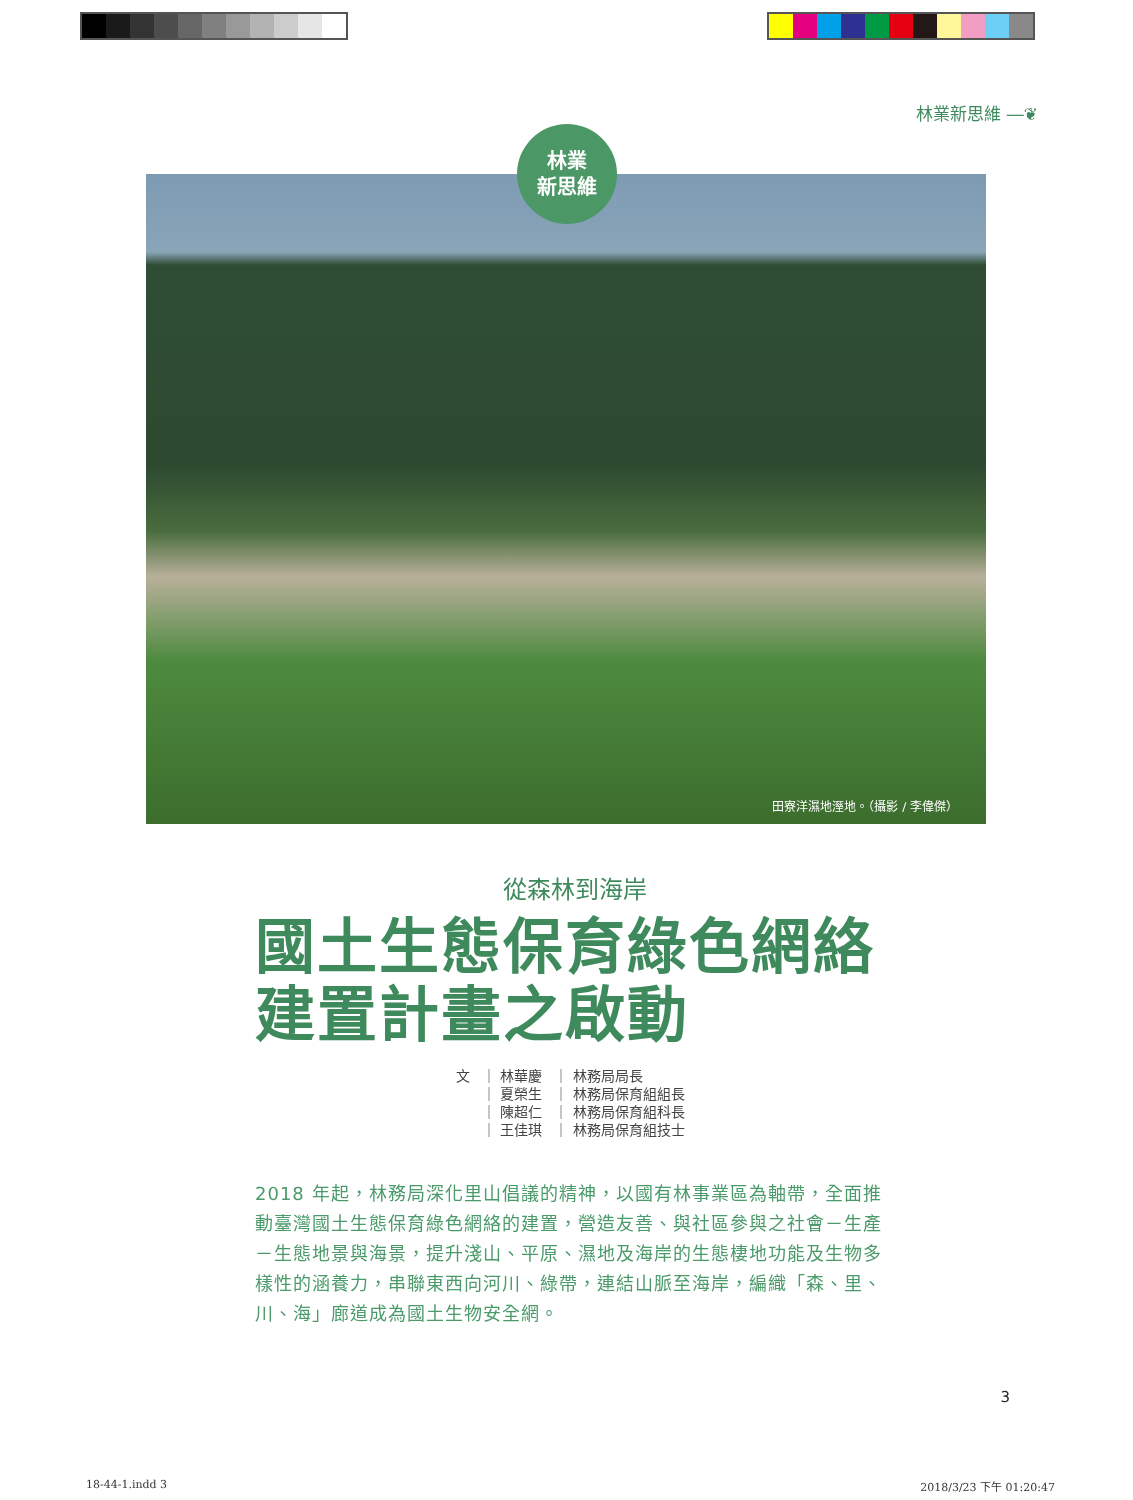林業新思維 ―❦
田寮洋濕地溼地。（攝影 / 李偉傑）
林業
新思維
從森林到海岸
國土生態保育綠色網絡建置計畫之啟動
| 文 | ｜ 林華慶 | ｜ 林務局局長 |
| | ｜ 夏榮生 | ｜ 林務局保育組組長 |
| | ｜ 陳超仁 | ｜ 林務局保育組科長 |
| | ｜ 王佳琪 | ｜ 林務局保育組技士 |
2018 年起，林務局深化里山倡議的精神，以國有林事業區為軸帶，全面推動臺灣國土生態保育綠色網絡的建置，營造友善、與社區參與之社會－生產－生態地景與海景，提升淺山、平原、濕地及海岸的生態棲地功能及生物多樣性的涵養力，串聯東西向河川、綠帶，連結山脈至海岸，編織「森、里、川、海」廊道成為國土生物安全網。
3
18-44-1.indd 3 2018/3/23 下午 01:20:47